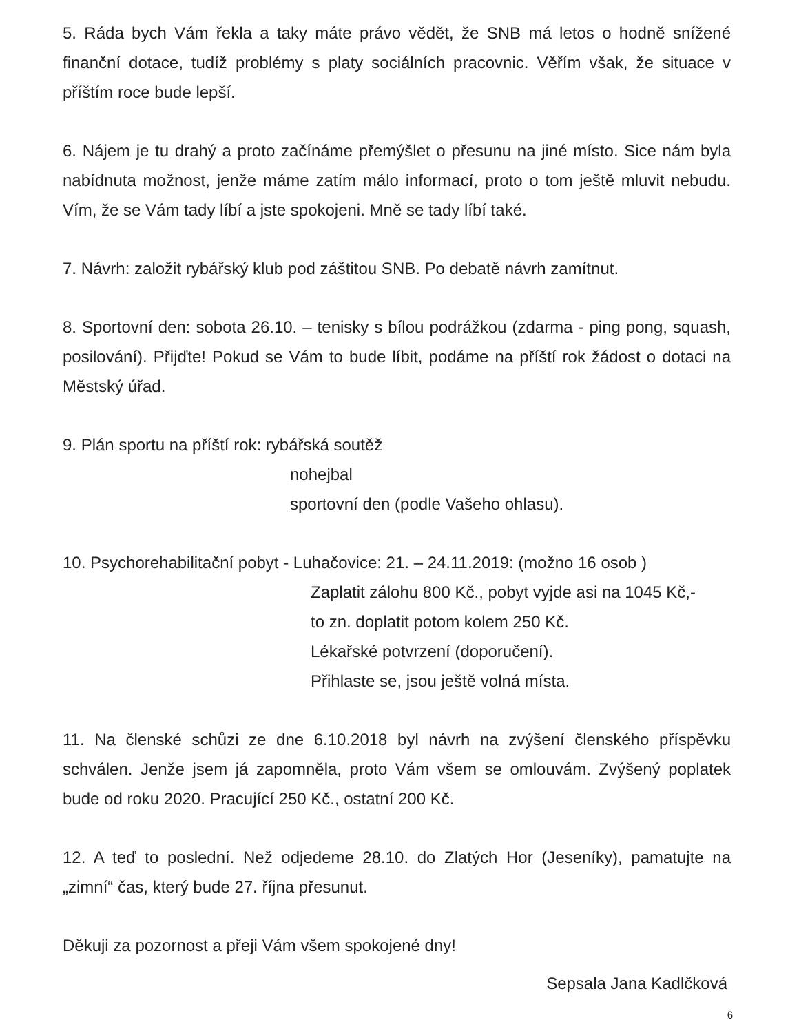5. Ráda bych Vám řekla a taky máte právo vědět, že SNB má letos o hodně snížené finanční dotace, tudíž problémy s platy sociálních pracovnic. Věřím však, že situace v příštím roce bude lepší.
6. Nájem je tu drahý a proto začínáme přemýšlet o přesunu na jiné místo. Sice nám byla nabídnuta možnost, jenže máme zatím málo informací, proto o tom ještě mluvit nebudu. Vím, že se Vám tady líbí a jste spokojeni. Mně se tady líbí také.
7. Návrh: založit rybářský klub pod záštitou SNB. Po debatě návrh zamítnut.
8. Sportovní den: sobota 26.10. – tenisky s bílou podrážkou (zdarma - ping pong, squash, posilování). Přijďte! Pokud se Vám to bude líbit, podáme na příští rok žádost o dotaci na Městský úřad.
9. Plán sportu na příští rok: rybářská soutěž
nohejbal
sportovní den (podle Vašeho ohlasu).
10. Psychorehabilitační pobyt - Luhačovice: 21. – 24.11.2019: (možno 16 osob )
Zaplatit zálohu 800 Kč., pobyt vyjde asi na 1045 Kč,-
to zn. doplatit potom kolem 250 Kč.
Lékařské potvrzení (doporučení).
Přihlaste se, jsou ještě volná místa.
11. Na členské schůzi ze dne 6.10.2018 byl návrh na zvýšení členského příspěvku schválen. Jenže jsem já zapomněla, proto Vám všem se omlouvám. Zvýšený poplatek bude od roku 2020. Pracující 250 Kč., ostatní 200 Kč.
12. A teď to poslední. Než odjedeme 28.10. do Zlatých Hor (Jeseníky), pamatujte na „zimní“ čas, který bude 27. října přesunut.
Děkuji za pozornost a přeji Vám všem spokojené dny!
Sepsala Jana Kadlčková
6